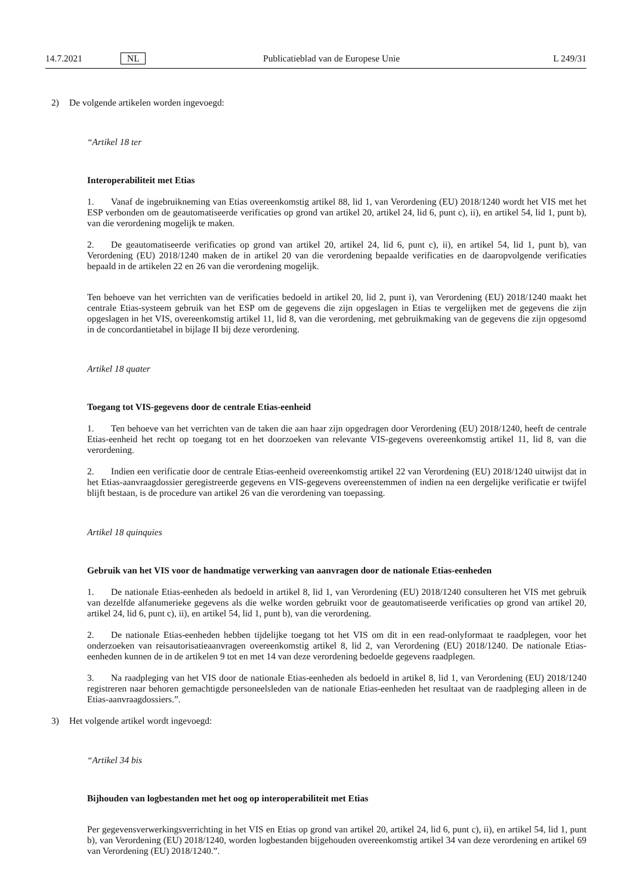14.7.2021 NL Publicatieblad van de Europese Unie L 249/31
2) De volgende artikelen worden ingevoegd:
“Artikel 18 ter
Interoperabiliteit met Etias
1. Vanaf de ingebruikneming van Etias overeenkomstig artikel 88, lid 1, van Verordening (EU) 2018/1240 wordt het VIS met het ESP verbonden om de geautomatiseerde verificaties op grond van artikel 20, artikel 24, lid 6, punt c), ii), en artikel 54, lid 1, punt b), van die verordening mogelijk te maken.
2. De geautomatiseerde verificaties op grond van artikel 20, artikel 24, lid 6, punt c), ii), en artikel 54, lid 1, punt b), van Verordening (EU) 2018/1240 maken de in artikel 20 van die verordening bepaalde verificaties en de daaropvolgende verificaties bepaald in de artikelen 22 en 26 van die verordening mogelijk.
Ten behoeve van het verrichten van de verificaties bedoeld in artikel 20, lid 2, punt i), van Verordening (EU) 2018/1240 maakt het centrale Etias-systeem gebruik van het ESP om de gegevens die zijn opgeslagen in Etias te vergelijken met de gegevens die zijn opgeslagen in het VIS, overeenkomstig artikel 11, lid 8, van die verordening, met gebruikmaking van de gegevens die zijn opgesomd in de concordantietabel in bijlage II bij deze verordening.
Artikel 18 quater
Toegang tot VIS-gegevens door de centrale Etias-eenheid
1. Ten behoeve van het verrichten van de taken die aan haar zijn opgedragen door Verordening (EU) 2018/1240, heeft de centrale Etias-eenheid het recht op toegang tot en het doorzoeken van relevante VIS-gegevens overeenkomstig artikel 11, lid 8, van die verordening.
2. Indien een verificatie door de centrale Etias-eenheid overeenkomstig artikel 22 van Verordening (EU) 2018/1240 uitwijst dat in het Etias-aanvraagdossier geregistreerde gegevens en VIS-gegevens overeenstemmen of indien na een dergelijke verificatie er twijfel blijft bestaan, is de procedure van artikel 26 van die verordening van toepassing.
Artikel 18 quinquies
Gebruik van het VIS voor de handmatige verwerking van aanvragen door de nationale Etias-eenheden
1. De nationale Etias-eenheden als bedoeld in artikel 8, lid 1, van Verordening (EU) 2018/1240 consulteren het VIS met gebruik van dezelfde alfanumerieke gegevens als die welke worden gebruikt voor de geautomatiseerde verificaties op grond van artikel 20, artikel 24, lid 6, punt c), ii), en artikel 54, lid 1, punt b), van die verordening.
2. De nationale Etias-eenheden hebben tijdelijke toegang tot het VIS om dit in een read-onlyformaat te raadplegen, voor het onderzoeken van reisautorisatieaanvragen overeenkomstig artikel 8, lid 2, van Verordening (EU) 2018/1240. De nationale Etias-eenheden kunnen de in de artikelen 9 tot en met 14 van deze verordening bedoelde gegevens raadplegen.
3. Na raadpleging van het VIS door de nationale Etias-eenheden als bedoeld in artikel 8, lid 1, van Verordening (EU) 2018/1240 registreren naar behoren gemachtigde personeelsleden van de nationale Etias-eenheden het resultaat van de raadpleging alleen in de Etias-aanvraagdossiers.”.
3) Het volgende artikel wordt ingevoegd:
“Artikel 34 bis
Bijhouden van logbestanden met het oog op interoperabiliteit met Etias
Per gegevensverwerkingsverrichting in het VIS en Etias op grond van artikel 20, artikel 24, lid 6, punt c), ii), en artikel 54, lid 1, punt b), van Verordening (EU) 2018/1240, worden logbestanden bijgehouden overeenkomstig artikel 34 van deze verordening en artikel 69 van Verordening (EU) 2018/1240.”.